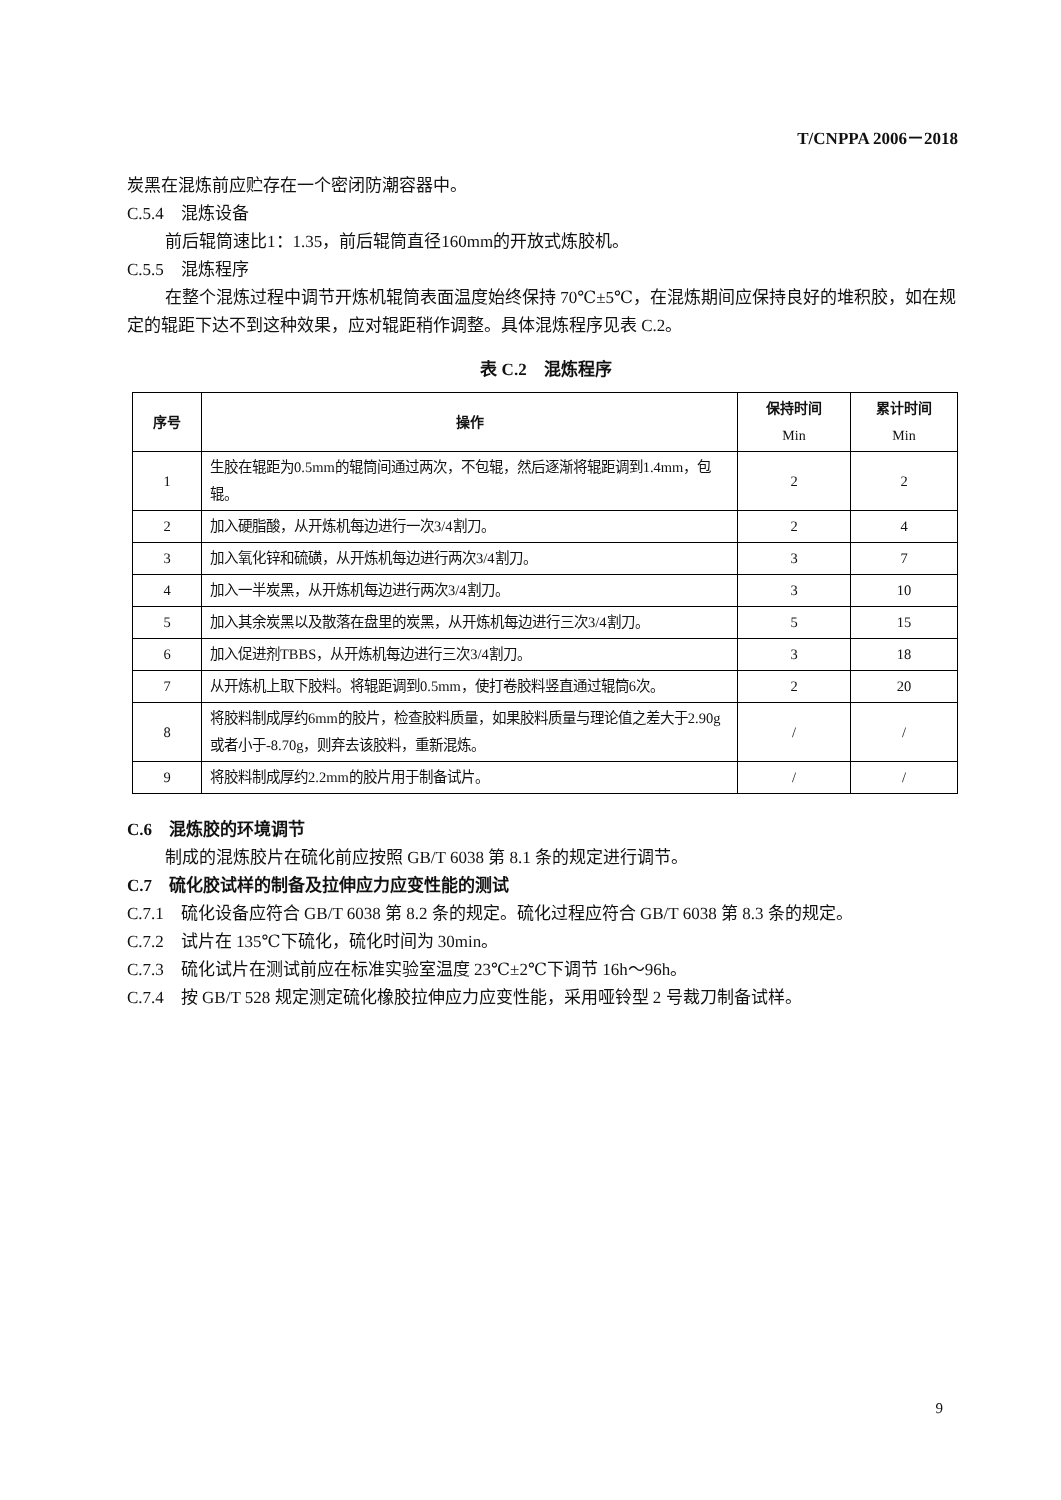T/CNPPA 2006－2018
炭黑在混炼前应贮存在一个密闭防潮容器中。
C.5.4　混炼设备
前后辊筒速比1：1.35，前后辊筒直径160mm的开放式炼胶机。
C.5.5　混炼程序
在整个混炼过程中调节开炼机辊筒表面温度始终保持 70℃±5℃，在混炼期间应保持良好的堆积胶，如在规定的辊距下达不到这种效果，应对辊距稍作调整。具体混炼程序见表 C.2。
表 C.2　混炼程序
| 序号 | 操作 | 保持时间 Min | 累计时间 Min |
| --- | --- | --- | --- |
| 1 | 生胶在辊距为0.5mm的辊筒间通过两次，不包辊，然后逐渐将辊距调到1.4mm，包辊。 | 2 | 2 |
| 2 | 加入硬脂酸，从开炼机每边进行一次3/4割刀。 | 2 | 4 |
| 3 | 加入氧化锌和硫磺，从开炼机每边进行两次3/4割刀。 | 3 | 7 |
| 4 | 加入一半炭黑，从开炼机每边进行两次3/4割刀。 | 3 | 10 |
| 5 | 加入其余炭黑以及散落在盘里的炭黑，从开炼机每边进行三次3/4割刀。 | 5 | 15 |
| 6 | 加入促进剂TBBS，从开炼机每边进行三次3/4割刀。 | 3 | 18 |
| 7 | 从开炼机上取下胶料。将辊距调到0.5mm，使打卷胶料竖直通过辊筒6次。 | 2 | 20 |
| 8 | 将胶料制成厚约6mm的胶片，检查胶料质量，如果胶料质量与理论值之差大于2.90g或者小于-8.70g，则弃去该胶料，重新混炼。 | / | / |
| 9 | 将胶料制成厚约2.2mm的胶片用于制备试片。 | / | / |
C.6　混炼胶的环境调节
制成的混炼胶片在硫化前应按照 GB/T 6038 第 8.1 条的规定进行调节。
C.7　硫化胶试样的制备及拉伸应力应变性能的测试
C.7.1　硫化设备应符合 GB/T 6038 第 8.2 条的规定。硫化过程应符合 GB/T 6038 第 8.3 条的规定。
C.7.2　试片在 135℃下硫化，硫化时间为 30min。
C.7.3　硫化试片在测试前应在标准实验室温度 23℃±2℃下调节 16h～96h。
C.7.4　按 GB/T 528 规定测定硫化橡胶拉伸应力应变性能，采用哑铃型 2 号裁刀制备试样。
9